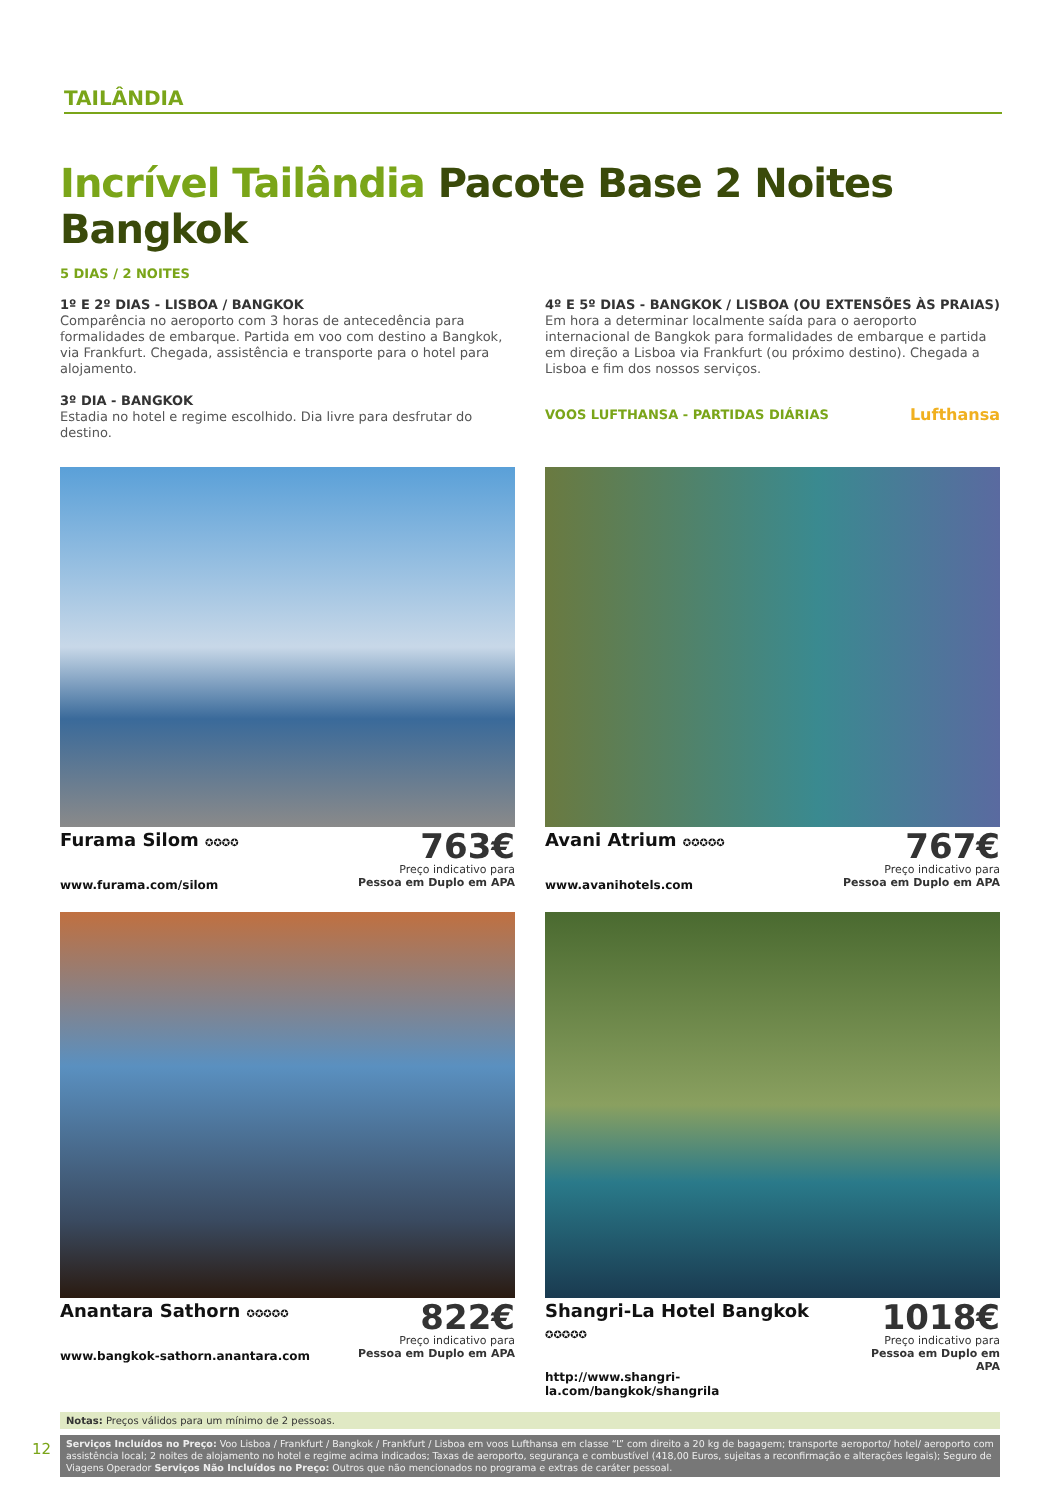TAILÂNDIA
Incrível Tailândia Pacote Base 2 Noites Bangkok
5 DIAS / 2 NOITES
1º E 2º DIAS - LISBOA / BANGKOK
Comparência no aeroporto com 3 horas de antecedência para formalidades de embarque. Partida em voo com destino a Bangkok, via Frankfurt. Chegada, assistência e transporte para o hotel para alojamento.
3º DIA - BANGKOK
Estadia no hotel e regime escolhido. Dia livre para desfrutar do destino.
4º E 5º DIAS - BANGKOK / LISBOA (OU EXTENSÕES ÀS PRAIAS)
Em hora a determinar localmente saída para o aeroporto internacional de Bangkok para formalidades de embarque e partida em direção a Lisboa via Frankfurt (ou próximo destino). Chegada a Lisboa e fim dos nossos serviços.
VOOS LUFTHANSA - PARTIDAS DIÁRIAS Lufthansa
Furama Silom ✪✪✪✪
www.furama.com/silom
763€
Preço indicativo para
Pessoa em Duplo em APA
Avani Atrium ✪✪✪✪✪
www.avanihotels.com
767€
Preço indicativo para
Pessoa em Duplo em APA
Anantara Sathorn ✪✪✪✪✪
www.bangkok-sathorn.anantara.com
822€
Preço indicativo para
Pessoa em Duplo em APA
Shangri-La Hotel Bangkok ✪✪✪✪✪
http://www.shangri-la.com/bangkok/shangrila
1018€
Preço indicativo para
Pessoa em Duplo em APA
Notas: Preços válidos para um mínimo de 2 pessoas.
Serviços Incluídos no Preço: Voo Lisboa / Frankfurt / Bangkok / Frankfurt / Lisboa em voos Lufthansa em classe “L” com direito a 20 kg de bagagem; transporte aeroporto/ hotel/ aeroporto com assistência local; 2 noites de alojamento no hotel e regime acima indicados; Taxas de aeroporto, segurança e combustível (418,00 Euros, sujeitas a reconfirmação e alterações legais); Seguro de Viagens Operador Serviços Não Incluídos no Preço: Outros que não mencionados no programa e extras de caráter pessoal.
12